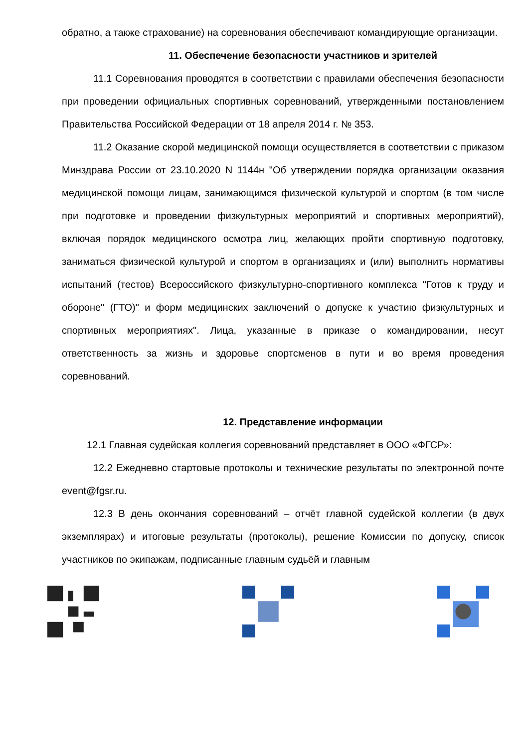обратно, а также страхование) на соревнования обеспечивают командирующие организации.
11. Обеспечение безопасности участников и зрителей
11.1 Соревнования проводятся в соответствии с правилами обеспечения безопасности при проведении официальных спортивных соревнований, утвержденными постановлением Правительства Российской Федерации от 18 апреля 2014 г. № 353.
11.2 Оказание скорой медицинской помощи осуществляется в соответствии с приказом Минздрава России от 23.10.2020 N 1144н "Об утверждении порядка организации оказания медицинской помощи лицам, занимающимся физической культурой и спортом (в том числе при подготовке и проведении физкультурных мероприятий и спортивных мероприятий), включая порядок медицинского осмотра лиц, желающих пройти спортивную подготовку, заниматься физической культурой и спортом в организациях и (или) выполнить нормативы испытаний (тестов) Всероссийского физкультурно-спортивного комплекса "Готов к труду и обороне" (ГТО)" и форм медицинских заключений о допуске к участию физкультурных и спортивных мероприятиях". Лица, указанные в приказе о командировании, несут ответственность за жизнь и здоровье спортсменов в пути и во время проведения соревнований.
12. Представление информации
12.1 Главная судейская коллегия соревнований представляет в ООО «ФГСР»:
12.2 Ежедневно стартовые протоколы и технические результаты по электронной почте event@fgsr.ru.
12.3 В день окончания соревнований – отчёт главной судейской коллегии (в двух экземплярах) и итоговые результаты (протоколы), решение Комиссии по допуску, список участников по экипажам, подписанные главным судьёй и главным